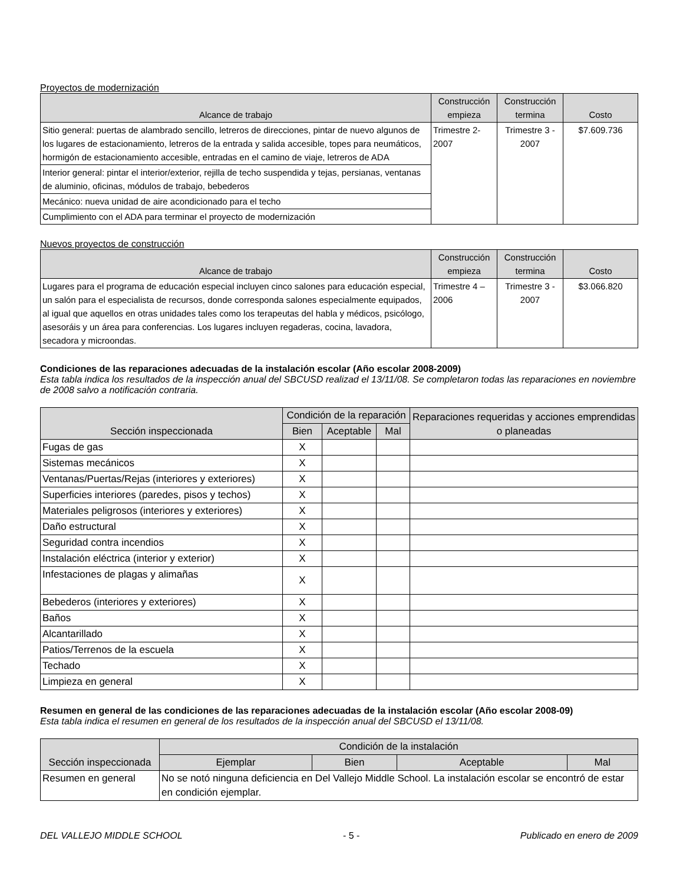Proyectos de modernización
| Alcance de trabajo | Construcción empieza | Construcción termina | Costo |
| --- | --- | --- | --- |
| Sitio general: puertas de alambrado sencillo, letreros de direcciones, pintar de nuevo algunos de los lugares de estacionamiento, letreros de la entrada y salida accesible, topes para neumáticos, hormigón de estacionamiento accesible, entradas en el camino de viaje, letreros de ADA | Trimestre 2-2007 | Trimestre 3 - 2007 | $7.609.736 |
| Interior general: pintar el interior/exterior, rejilla de techo suspendida y tejas, persianas, ventanas de aluminio, oficinas, módulos de trabajo, bebederos | | | |
| Mecánico: nueva unidad de aire acondicionado para el techo | | | |
| Cumplimiento con el ADA para terminar el proyecto de modernización | | | |
Nuevos proyectos de construcción
| Alcance de trabajo | Construcción empieza | Construcción termina | Costo |
| --- | --- | --- | --- |
| Lugares para el programa de educación especial incluyen cinco salones para educación especial, un salón para el especialista de recursos, donde corresponda salones especialmente equipados, al igual que aquellos en otras unidades tales como los terapeutas del habla y médicos, psicólogo, asesoráis y un área para conferencias. Los lugares incluyen regaderas, cocina, lavadora, secadora y microondas. | Trimestre 4 – 2006 | Trimestre 3 - 2007 | $3.066.820 |
Condiciones de las reparaciones adecuadas de la instalación escolar (Año escolar 2008-2009)
Esta tabla indica los resultados de la inspección anual del SBCUSD realizad el 13/11/08. Se completaron todas las reparaciones en noviembre de 2008 salvo a notificación contraria.
| Sección inspeccionada | Condición de la reparación | | | Reparaciones requeridas y acciones emprendidas o planeadas |
| --- | --- | --- | --- | --- |
| | Bien | Aceptable | Mal | |
| Fugas de gas | X | | | |
| Sistemas mecánicos | X | | | |
| Ventanas/Puertas/Rejas (interiores y exteriores) | X | | | |
| Superficies interiores (paredes, pisos y techos) | X | | | |
| Materiales peligrosos (interiores y exteriores) | X | | | |
| Daño estructural | X | | | |
| Seguridad contra incendios | X | | | |
| Instalación eléctrica (interior y exterior) | X | | | |
| Infestaciones de plagas y alimañas | X | | | |
| Bebederos (interiores y exteriores) | X | | | |
| Baños | X | | | |
| Alcantarillado | X | | | |
| Patios/Terrenos de la escuela | X | | | |
| Techado | X | | | |
| Limpieza en general | X | | | |
Resumen en general de las condiciones de las reparaciones adecuadas de la instalación escolar (Año escolar 2008-09)
Esta tabla indica el resumen en general de los resultados de la inspección anual del SBCUSD el 13/11/08.
| Sección inspeccionada | Condición de la instalación | | | |
| --- | --- | --- | --- | --- |
| | Ejemplar | Bien | Aceptable | Mal |
| Resumen en general | No se notó ninguna deficiencia en Del Vallejo Middle School. La instalación escolar se encontró de estar en condición ejemplar. | | | |
DEL VALLEJO MIDDLE SCHOOL - 5 - Publicado en enero de 2009